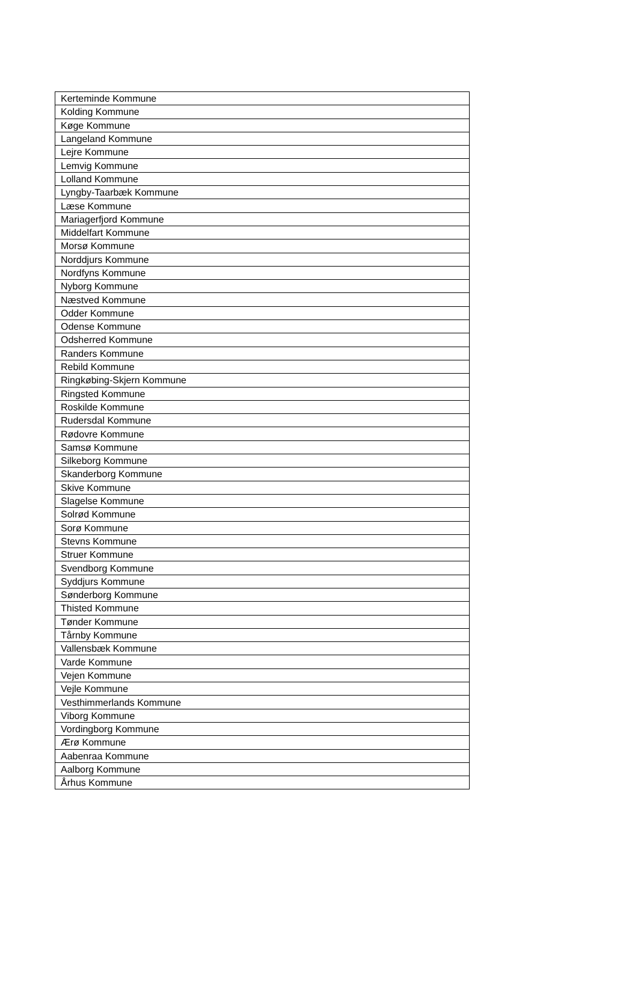| Kerteminde Kommune |
| Kolding Kommune |
| Køge Kommune |
| Langeland Kommune |
| Lejre Kommune |
| Lemvig Kommune |
| Lolland Kommune |
| Lyngby-Taarbæk Kommune |
| Læse Kommune |
| Mariagerfjord Kommune |
| Middelfart Kommune |
| Morsø Kommune |
| Norddjurs Kommune |
| Nordfyns Kommune |
| Nyborg Kommune |
| Næstved Kommune |
| Odder Kommune |
| Odense Kommune |
| Odsherred Kommune |
| Randers Kommune |
| Rebild Kommune |
| Ringkøbing-Skjern Kommune |
| Ringsted Kommune |
| Roskilde Kommune |
| Rudersdal Kommune |
| Rødovre Kommune |
| Samsø Kommune |
| Silkeborg Kommune |
| Skanderborg Kommune |
| Skive Kommune |
| Slagelse Kommune |
| Solrød Kommune |
| Sorø Kommune |
| Stevns Kommune |
| Struer Kommune |
| Svendborg Kommune |
| Syddjurs Kommune |
| Sønderborg Kommune |
| Thisted Kommune |
| Tønder Kommune |
| Tårnby Kommune |
| Vallensbæk Kommune |
| Varde Kommune |
| Vejen Kommune |
| Vejle Kommune |
| Vesthimmerlands Kommune |
| Viborg Kommune |
| Vordingborg Kommune |
| Ærø Kommune |
| Aabenraa Kommune |
| Aalborg Kommune |
| Århus Kommune |